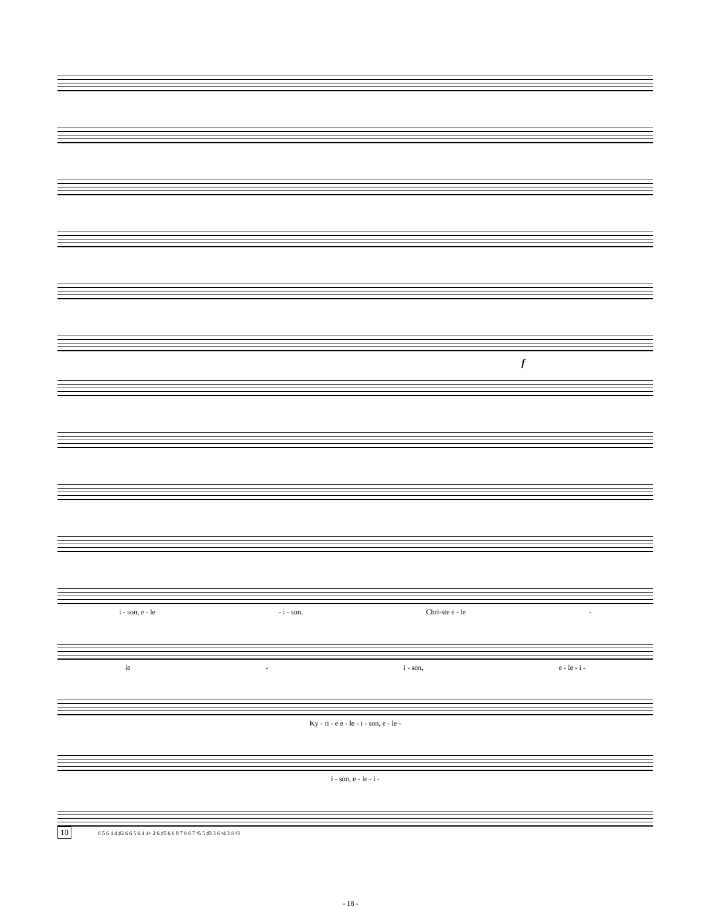f
i - son, e - le - i - son, Chri-ste e - le -
le - i - son, e - le - i -
Ky - ri - e e - le - i - son, e - le -
i - son, e - le - i -
10 6 5 6 4 4 ♯2 6 6 5 6 4 4+ 2 6 ♯5 6 6 9 7 8 6 7 ♮5 5 ♯3 3 6 ♮4 3 8 ♮3
- 18 -